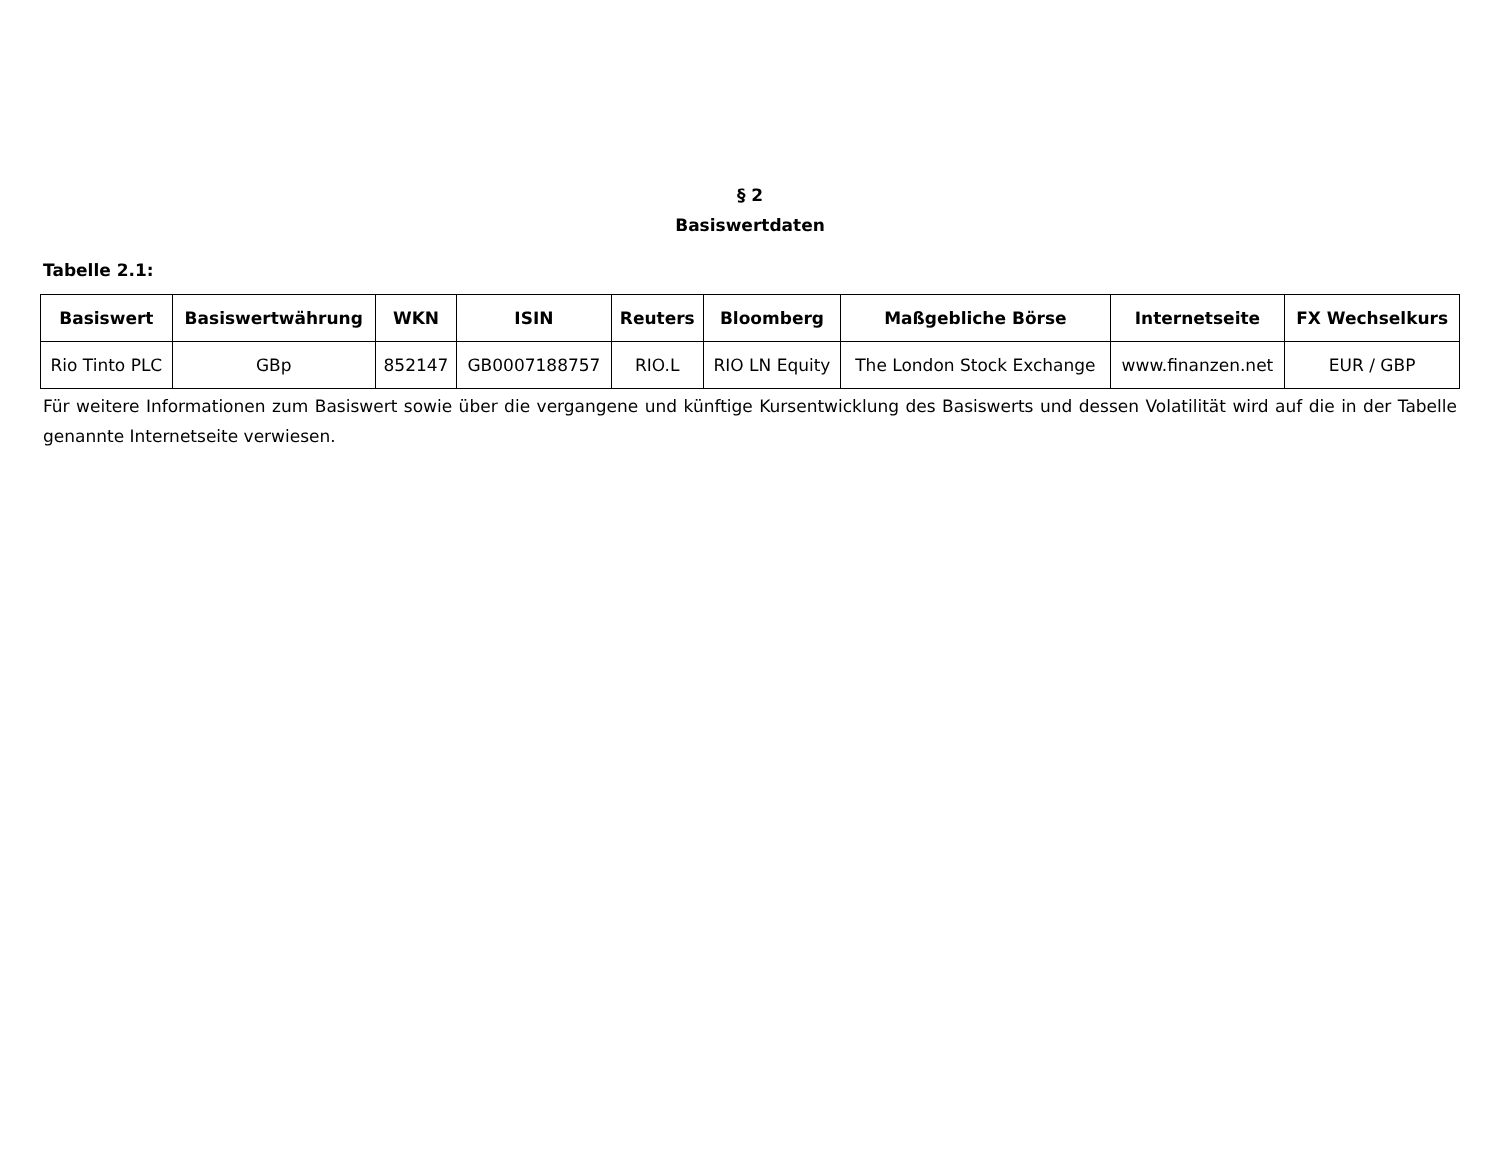§ 2
Basiswertdaten
Tabelle 2.1:
| Basiswert | Basiswertwährung | WKN | ISIN | Reuters | Bloomberg | Maßgebliche Börse | Internetseite | FX Wechselkurs |
| --- | --- | --- | --- | --- | --- | --- | --- | --- |
| Rio Tinto PLC | GBp | 852147 | GB0007188757 | RIO.L | RIO LN Equity | The London Stock Exchange | www.finanzen.net | EUR / GBP |
Für weitere Informationen zum Basiswert sowie über die vergangene und künftige Kursentwicklung des Basiswerts und dessen Volatilität wird auf die in der Tabelle genannte Internetseite verwiesen.